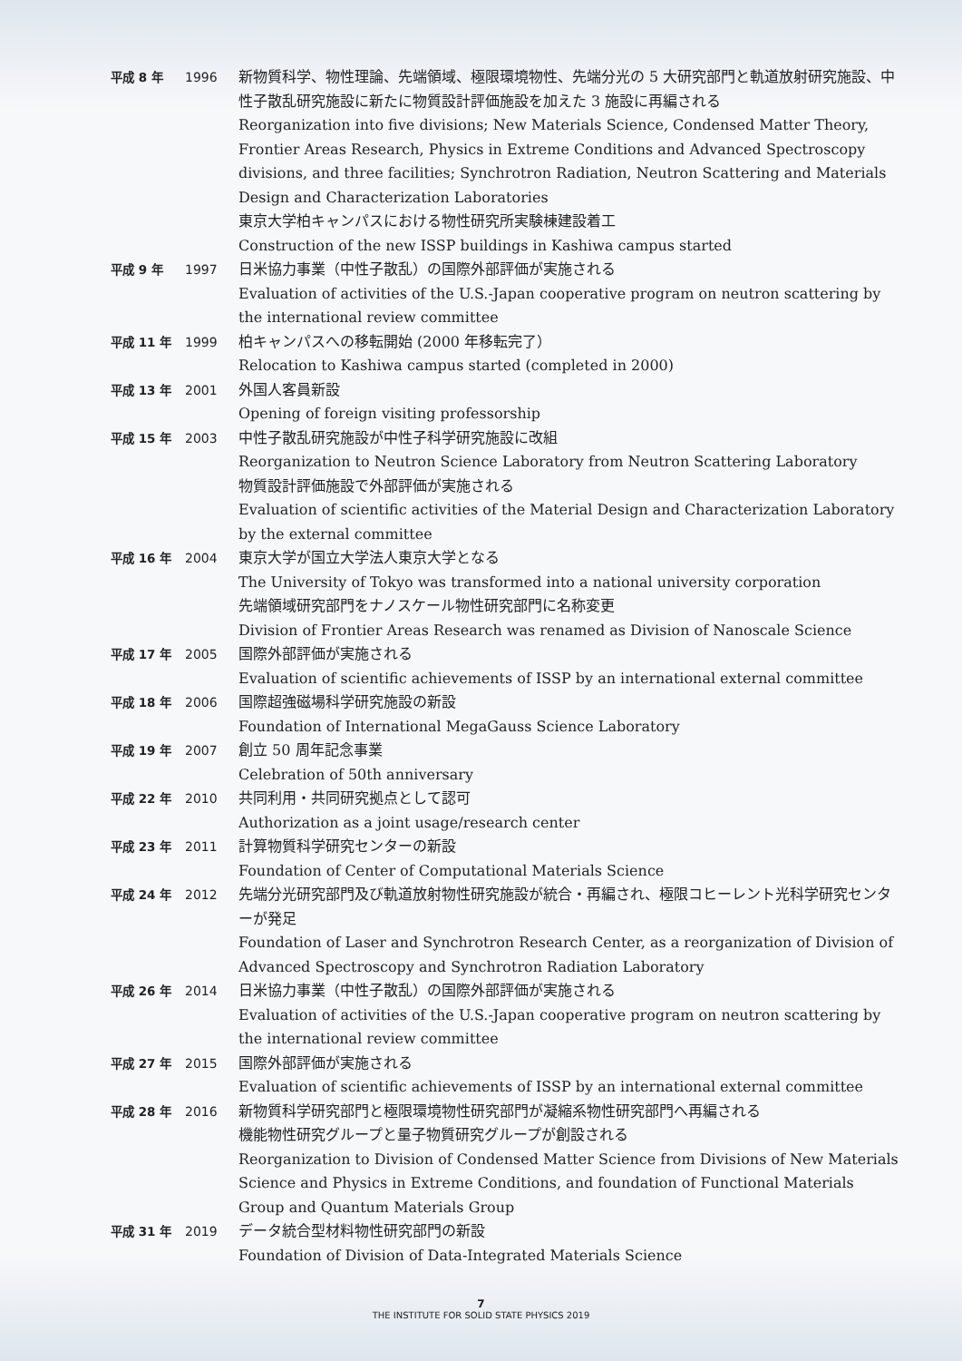| 平成 8 年 | 1996 | 新物質科学、物性理論、先端領域、極限環境物性、先端分光の 5 大研究部門と軌道放射研究施設、中性子散乱研究施設に新たに物質設計評価施設を加えた 3 施設に再編される Reorganization into five divisions; New Materials Science, Condensed Matter Theory, Frontier Areas Research, Physics in Extreme Conditions and Advanced Spectroscopy divisions, and three facilities; Synchrotron Radiation, Neutron Scattering and Materials Design and Characterization Laboratories 東京大学柏キャンパスにおける物性研究所実験棟建設着工 Construction of the new ISSP buildings in Kashiwa campus started |
| 平成 9 年 | 1997 | 日米協力事業（中性子散乱）の国際外部評価が実施される Evaluation of activities of the U.S.-Japan cooperative program on neutron scattering by the international review committee |
| 平成 11 年 | 1999 | 柏キャンパスへの移転開始 (2000 年移転完了） Relocation to Kashiwa campus started (completed in 2000) |
| 平成 13 年 | 2001 | 外国人客員新設 Opening of foreign visiting professorship |
| 平成 15 年 | 2003 | 中性子散乱研究施設が中性子科学研究施設に改組 Reorganization to Neutron Science Laboratory from Neutron Scattering Laboratory 物質設計評価施設で外部評価が実施される Evaluation of scientific activities of the Material Design and Characterization Laboratory by the external committee |
| 平成 16 年 | 2004 | 東京大学が国立大学法人東京大学となる The University of Tokyo was transformed into a national university corporation 先端領域研究部門をナノスケール物性研究部門に名称変更 Division of Frontier Areas Research was renamed as Division of Nanoscale Science |
| 平成 17 年 | 2005 | 国際外部評価が実施される Evaluation of scientific achievements of ISSP by an international external committee |
| 平成 18 年 | 2006 | 国際超強磁場科学研究施設の新設 Foundation of International MegaGauss Science Laboratory |
| 平成 19 年 | 2007 | 創立 50 周年記念事業 Celebration of 50th anniversary |
| 平成 22 年 | 2010 | 共同利用・共同研究拠点として認可 Authorization as a joint usage/research center |
| 平成 23 年 | 2011 | 計算物質科学研究センターの新設 Foundation of Center of Computational Materials Science |
| 平成 24 年 | 2012 | 先端分光研究部門及び軌道放射物性研究施設が統合・再編され、極限コヒーレント光科学研究センターが発足 Foundation of Laser and Synchrotron Research Center, as a reorganization of Division of Advanced Spectroscopy and Synchrotron Radiation Laboratory |
| 平成 26 年 | 2014 | 日米協力事業（中性子散乱）の国際外部評価が実施される Evaluation of activities of the U.S.-Japan cooperative program on neutron scattering by the international review committee |
| 平成 27 年 | 2015 | 国際外部評価が実施される Evaluation of scientific achievements of ISSP by an international external committee |
| 平成 28 年 | 2016 | 新物質科学研究部門と極限環境物性研究部門が凝縮系物性研究部門へ再編される 機能物性研究グループと量子物質研究グループが創設される Reorganization to Division of Condensed Matter Science from Divisions of New Materials Science and Physics in Extreme Conditions, and foundation of Functional Materials Group and Quantum Materials Group |
| 平成 31 年 | 2019 | データ統合型材料物性研究部門の新設 Foundation of Division of Data-Integrated Materials Science |
7
THE INSTITUTE FOR SOLID STATE PHYSICS 2019